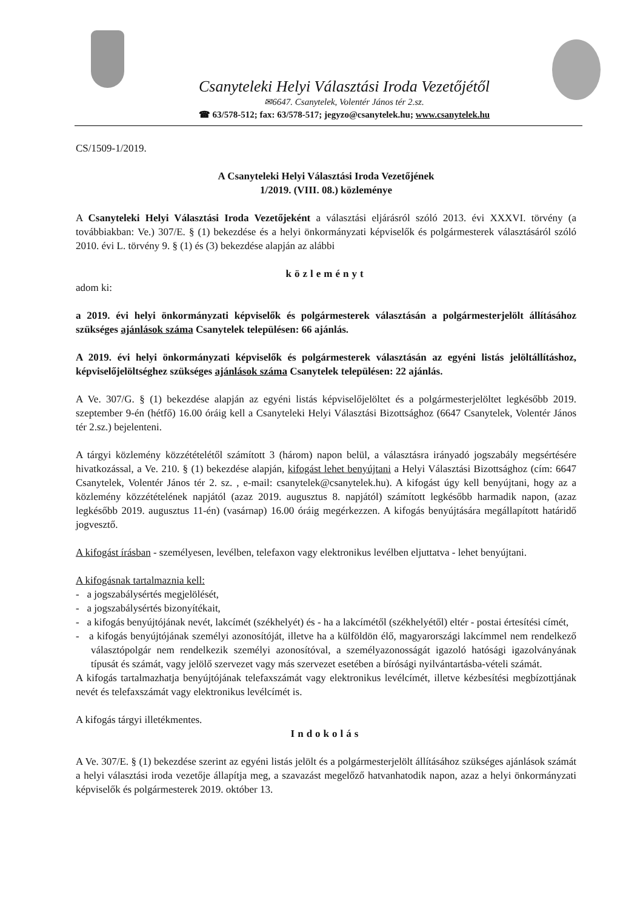Csanyteleki Helyi Választási Iroda Vezetőjétől
✉6647. Csanytelek, Volentér János tér 2.sz.
☎ 63/578-512; fax: 63/578-517; jegyzo@csanytelek.hu; www.csanytelek.hu
CS/1509-1/2019.
A Csanyteleki Helyi Választási Iroda Vezetőjének
1/2019. (VIII. 08.) közleménye
A Csanyteleki Helyi Választási Iroda Vezetőjeként a választási eljárásról szóló 2013. évi XXXVI. törvény (a továbbiakban: Ve.) 307/E. § (1) bekezdése és a helyi önkormányzati képviselők és polgármesterek választásáról szóló 2010. évi L. törvény 9. § (1) és (3) bekezdése alapján az alábbi
közleményt
adom ki:
a 2019. évi helyi önkormányzati képviselők és polgármesterek választásán a polgármesterjelölt állításához szükséges ajánlások száma Csanytelek településen: 66 ajánlás.
A 2019. évi helyi önkormányzati képviselők és polgármesterek választásán az egyéni listás jelöltállításhoz, képviselőjelöltséghez szükséges ajánlások száma Csanytelek településen: 22 ajánlás.
A Ve. 307/G. § (1) bekezdése alapján az egyéni listás képviselőjelöltet és a polgármesterjelöltet legkésőbb 2019. szeptember 9-én (hétfő) 16.00 óráig kell a Csanyteleki Helyi Választási Bizottsághoz (6647 Csanytelek, Volentér János tér 2.sz.) bejelenteni.
A tárgyi közlemény közzétételétől számított 3 (három) napon belül, a választásra irányadó jogszabály megsértésére hivatkozással, a Ve. 210. § (1) bekezdése alapján, kifogást lehet benyújtani a Helyi Választási Bizottsághoz (cím: 6647 Csanytelek, Volentér János tér 2. sz. , e-mail: csanytelek@csanytelek.hu). A kifogást úgy kell benyújtani, hogy az a közlemény közzétételének napjától (azaz 2019. augusztus 8. napjától) számított legkésőbb harmadik napon, (azaz legkésőbb 2019. augusztus 11-én) (vasárnap) 16.00 óráig megérkezzen. A kifogás benyújtására megállapított határidő jogvesztő.
A kifogást írásban - személyesen, levélben, telefaxon vagy elektronikus levélben eljuttatva - lehet benyújtani.
A kifogásnak tartalmaznia kell:
- a jogszabálysértés megjelölését,
- a jogszabálysértés bizonyítékait,
- a kifogás benyújtójának nevét, lakcímét (székhelyét) és - ha a lakcímétől (székhelyétől) eltér - postai értesítési címét,
- a kifogás benyújtójának személyi azonosítóját, illetve ha a külföldön élő, magyarországi lakcímmel nem rendelkező választópolgár nem rendelkezik személyi azonosítóval, a személyazonosságát igazoló hatósági igazolványának típusát és számát, vagy jelölő szervezet vagy más szervezet esetében a bírósági nyilvántartásba-vételi számát.
A kifogás tartalmazhatja benyújtójának telefaxszámát vagy elektronikus levélcímét, illetve kézbesítési megbízottjának nevét és telefaxszámát vagy elektronikus levélcímét is.
A kifogás tárgyi illetékmentes.
Indokolás
A Ve. 307/E. § (1) bekezdése szerint az egyéni listás jelölt és a polgármesterjelölt állításához szükséges ajánlások számát a helyi választási iroda vezetője állapítja meg, a szavazást megelőző hatvanhatodik napon, azaz a helyi önkormányzati képviselők és polgármesterek 2019. október 13.